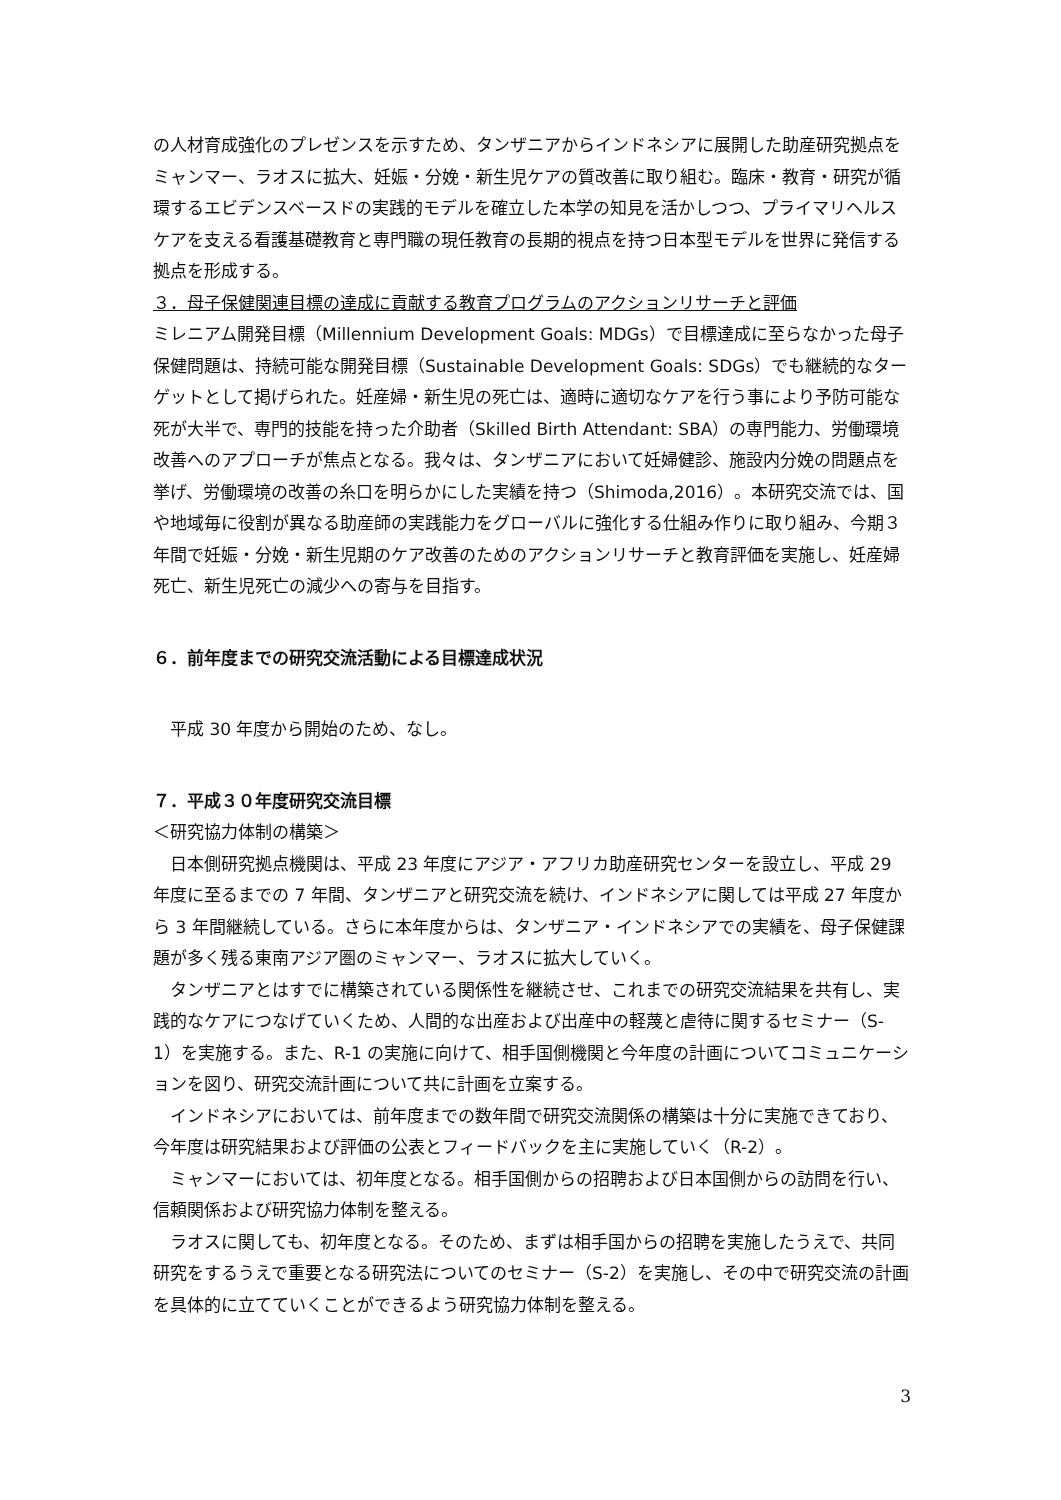の人材育成強化のプレゼンスを示すため、タンザニアからインドネシアに展開した助産研究拠点をミャンマー、ラオスに拡大、妊娠・分娩・新生児ケアの質改善に取り組む。臨床・教育・研究が循環するエビデンスベースドの実践的モデルを確立した本学の知見を活かしつつ、プライマリヘルスケアを支える看護基礎教育と専門職の現任教育の長期的視点を持つ日本型モデルを世界に発信する拠点を形成する。
３．母子保健関連目標の達成に貢献する教育プログラムのアクションリサーチと評価
ミレニアム開発目標（Millennium Development Goals: MDGs）で目標達成に至らなかった母子保健問題は、持続可能な開発目標（Sustainable Development Goals: SDGs）でも継続的なターゲットとして掲げられた。妊産婦・新生児の死亡は、適時に適切なケアを行う事により予防可能な死が大半で、専門的技能を持った介助者（Skilled Birth Attendant: SBA）の専門能力、労働環境改善へのアプローチが焦点となる。我々は、タンザニアにおいて妊婦健診、施設内分娩の問題点を挙げ、労働環境の改善の糸口を明らかにした実績を持つ（Shimoda,2016）。本研究交流では、国や地域毎に役割が異なる助産師の実践能力をグローバルに強化する仕組み作りに取り組み、今期３年間で妊娠・分娩・新生児期のケア改善のためのアクションリサーチと教育評価を実施し、妊産婦死亡、新生児死亡の減少への寄与を目指す。
６．前年度までの研究交流活動による目標達成状況
平成 30 年度から開始のため、なし。
７．平成３０年度研究交流目標
＜研究協力体制の構築＞
日本側研究拠点機関は、平成 23 年度にアジア・アフリカ助産研究センターを設立し、平成 29 年度に至るまでの 7 年間、タンザニアと研究交流を続け、インドネシアに関しては平成 27 年度から 3 年間継続している。さらに本年度からは、タンザニア・インドネシアでの実績を、母子保健課題が多く残る東南アジア圏のミャンマー、ラオスに拡大していく。
タンザニアとはすでに構築されている関係性を継続させ、これまでの研究交流結果を共有し、実践的なケアにつなげていくため、人間的な出産および出産中の軽蔑と虐待に関するセミナー（S-1）を実施する。また、R-1 の実施に向けて、相手国側機関と今年度の計画についてコミュニケーションを図り、研究交流計画について共に計画を立案する。
インドネシアにおいては、前年度までの数年間で研究交流関係の構築は十分に実施できており、今年度は研究結果および評価の公表とフィードバックを主に実施していく（R-2）。
ミャンマーにおいては、初年度となる。相手国側からの招聘および日本国側からの訪問を行い、信頼関係および研究協力体制を整える。
ラオスに関しても、初年度となる。そのため、まずは相手国からの招聘を実施したうえで、共同研究をするうえで重要となる研究法についてのセミナー（S-2）を実施し、その中で研究交流の計画を具体的に立てていくことができるよう研究協力体制を整える。
3